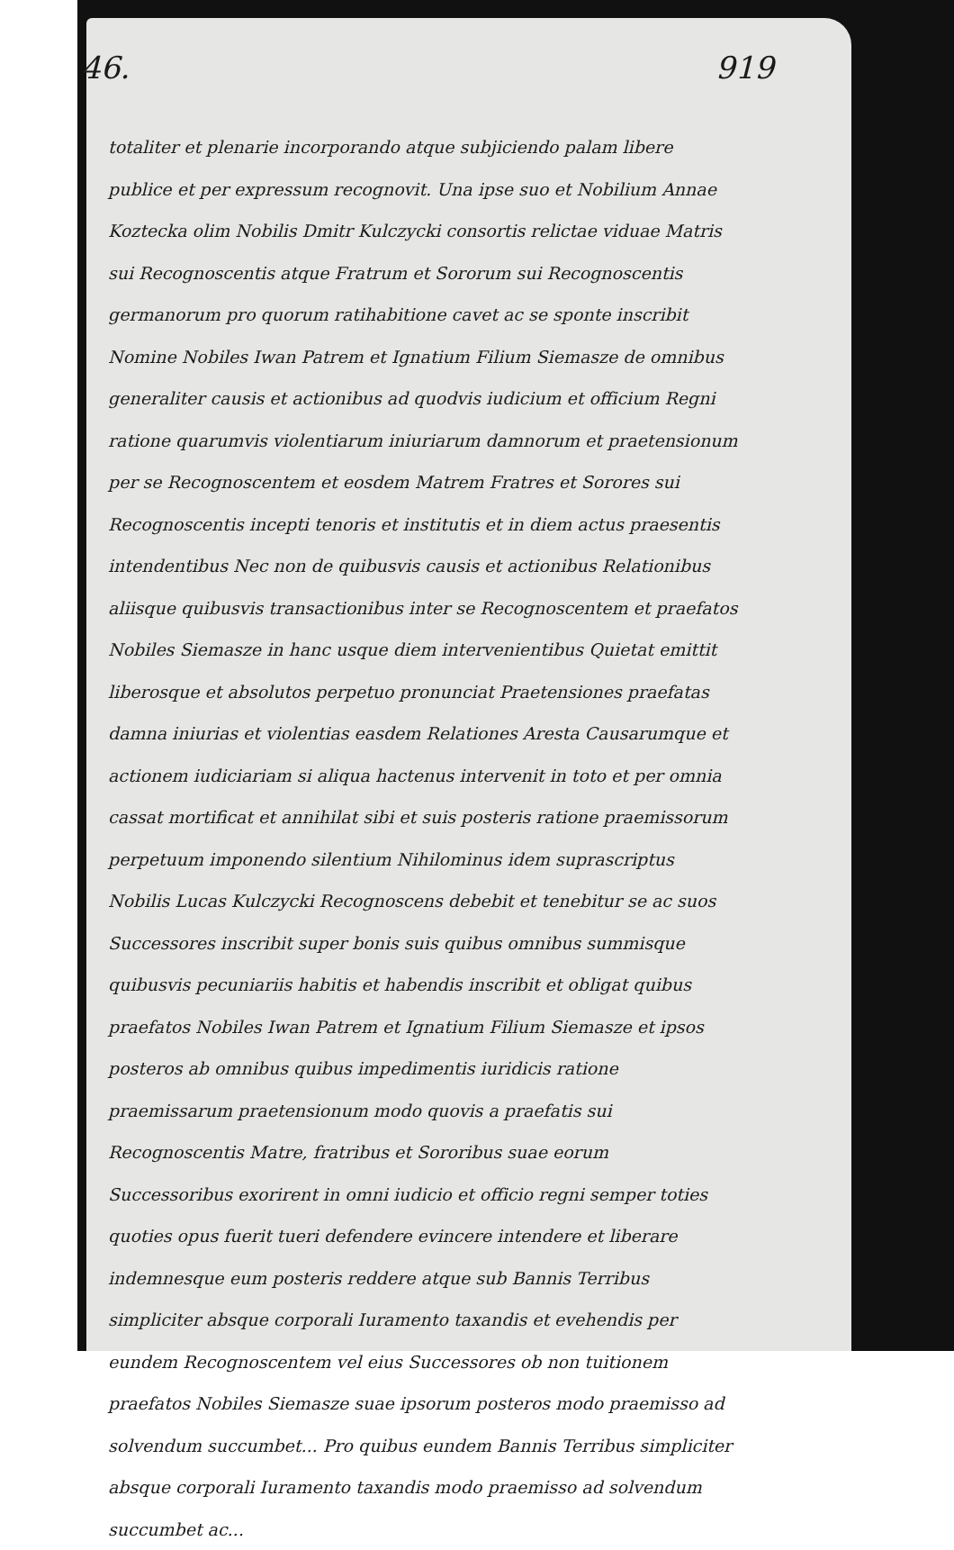46. 919
totaliter et plenarie incorporando atque subjiciendo palam libere publice et per expressum recognovit. Una ipse suo et Nobilium Annae Koztecka olim Nobilis Dmitr Kulczycki consortis relictae viduae Matris sui Recognoscentis atque Fratrum et Sororum sui Recognoscentis germanorum pro quorum ratihabitione cavet ac se sponte inscribit Nomine Nobiles Iwan Patrem et Ignatium Filium Siemasze de omnibus generaliter causis et actionibus ad quodvis iudicium et officium Regni ratione quarumvis violentiarum iniuriarum damnorum et praetensionum per se Recognoscentem et eosdem Matrem Fratres et Sorores sui Recognoscentis incepti tenoris et institutis et in diem actus praesentis intendentibus Nec non de quibusvis causis et actionibus Relationibus aliisque quibusvis transactionibus inter se Recognoscentem et praefatos Nobiles Siemasze in hanc usque diem intervenientibus Quietat emittit liberosque et absolutos perpetuo pronunciat Praetensiones praefatas damna iniurias et violentias easdem Relationes Aresta Causarumque et actionem iudiciariam si aliqua hactenus intervenit in toto et per omnia cassat mortificat et annihilat sibi et suis posteris ratione praemissorum perpetuum imponendo silentium Nihilominus idem suprascriptus Nobilis Lucas Kulczycki Recognoscens debebit et tenebitur se ac suos Successores inscribit super bonis suis quibus omnibus summisque quibusvis pecuniariis habitis et habendis inscribit et obligat quibus praefatos Nobiles Iwan Patrem et Ignatium Filium Siemasze et ipsos posteros ab omnibus quibus impedimentis iuridicis ratione praemissarum praetensionum modo quovis a praefatis sui Recognoscentis Matre, fratribus et Sororibus suae eorum Successoribus exorirent in omni iudicio et officio regni semper toties quoties opus fuerit tueri defendere evincere intendere et liberare indemnesque eum posteris reddere atque sub Bannis Terribus simpliciter absque corporali Iuramento taxandis et evehendis per eundem Recognoscentem vel eius Successores ob non tuitionem praefatos Nobiles Siemasze suae ipsorum posteros modo praemisso ad solvendum succumbet... Pro quibus eundem Bannis Terribus simpliciter absque corporali Iuramento taxandis modo praemisso ad solvendum succumbet ac...